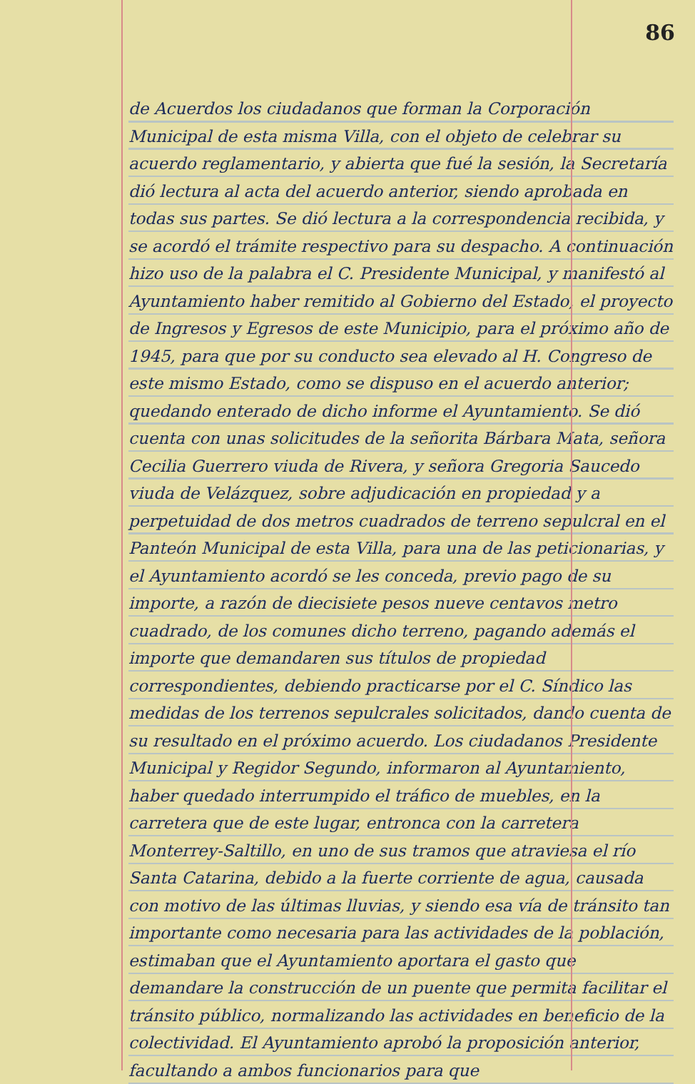86
de Acuerdos los ciudadanos que forman la Corporación Municipal de esta misma Villa, con el objeto de celebrar su acuerdo reglamentario, y abierta que fué la sesión, la Secretaría dió lectura al acta del acuerdo anterior, siendo aprobada en todas sus partes. Se dió lectura a la correspondencia recibida, y se acordó el trámite respectivo para su despacho. A continuación hizo uso de la palabra el C. Presidente Municipal, y manifestó al Ayuntamiento haber remitido al Gobierno del Estado, el proyecto de Ingresos y Egresos de este Municipio, para el próximo año de 1945, para que por su conducto sea elevado al H. Congreso de este mismo Estado, como se dispuso en el acuerdo anterior; quedando enterado de dicho informe el Ayuntamiento. Se dió cuenta con unas solicitudes de la señorita Bárbara Mata, señora Cecilia Guerrero viuda de Rivera, y señora Gregoria Saucedo viuda de Velázquez, sobre adjudicación en propiedad y a perpetuidad de dos metros cuadrados de terreno sepulcral en el Panteón Municipal de esta Villa, para una de las peticionarias, y el Ayuntamiento acordó se les conceda, previo pago de su importe, a razón de diecisiete pesos nueve centavos metro cuadrado, de los comunes dicho terreno, pagando además el importe que demandaren sus títulos de propiedad correspondientes, debiendo practicarse por el C. Síndico las medidas de los terrenos sepulcrales solicitados, dando cuenta de su resultado en el próximo acuerdo. Los ciudadanos Presidente Municipal y Regidor Segundo, informaron al Ayuntamiento, haber quedado interrumpido el tráfico de muebles, en la carretera que de este lugar, entronca con la carretera Monterrey-Saltillo, en uno de sus tramos que atraviesa el río Santa Catarina, debido a la fuerte corriente de agua, causada con motivo de las últimas lluvias, y siendo esa vía de tránsito tan importante como necesaria para las actividades de la población, estimaban que el Ayuntamiento aportara el gasto que demandare la construcción de un puente que permita facilitar el tránsito público, normalizando las actividades en beneficio de la colectividad. El Ayuntamiento aprobó la proposición anterior, facultando a ambos funcionarios para que